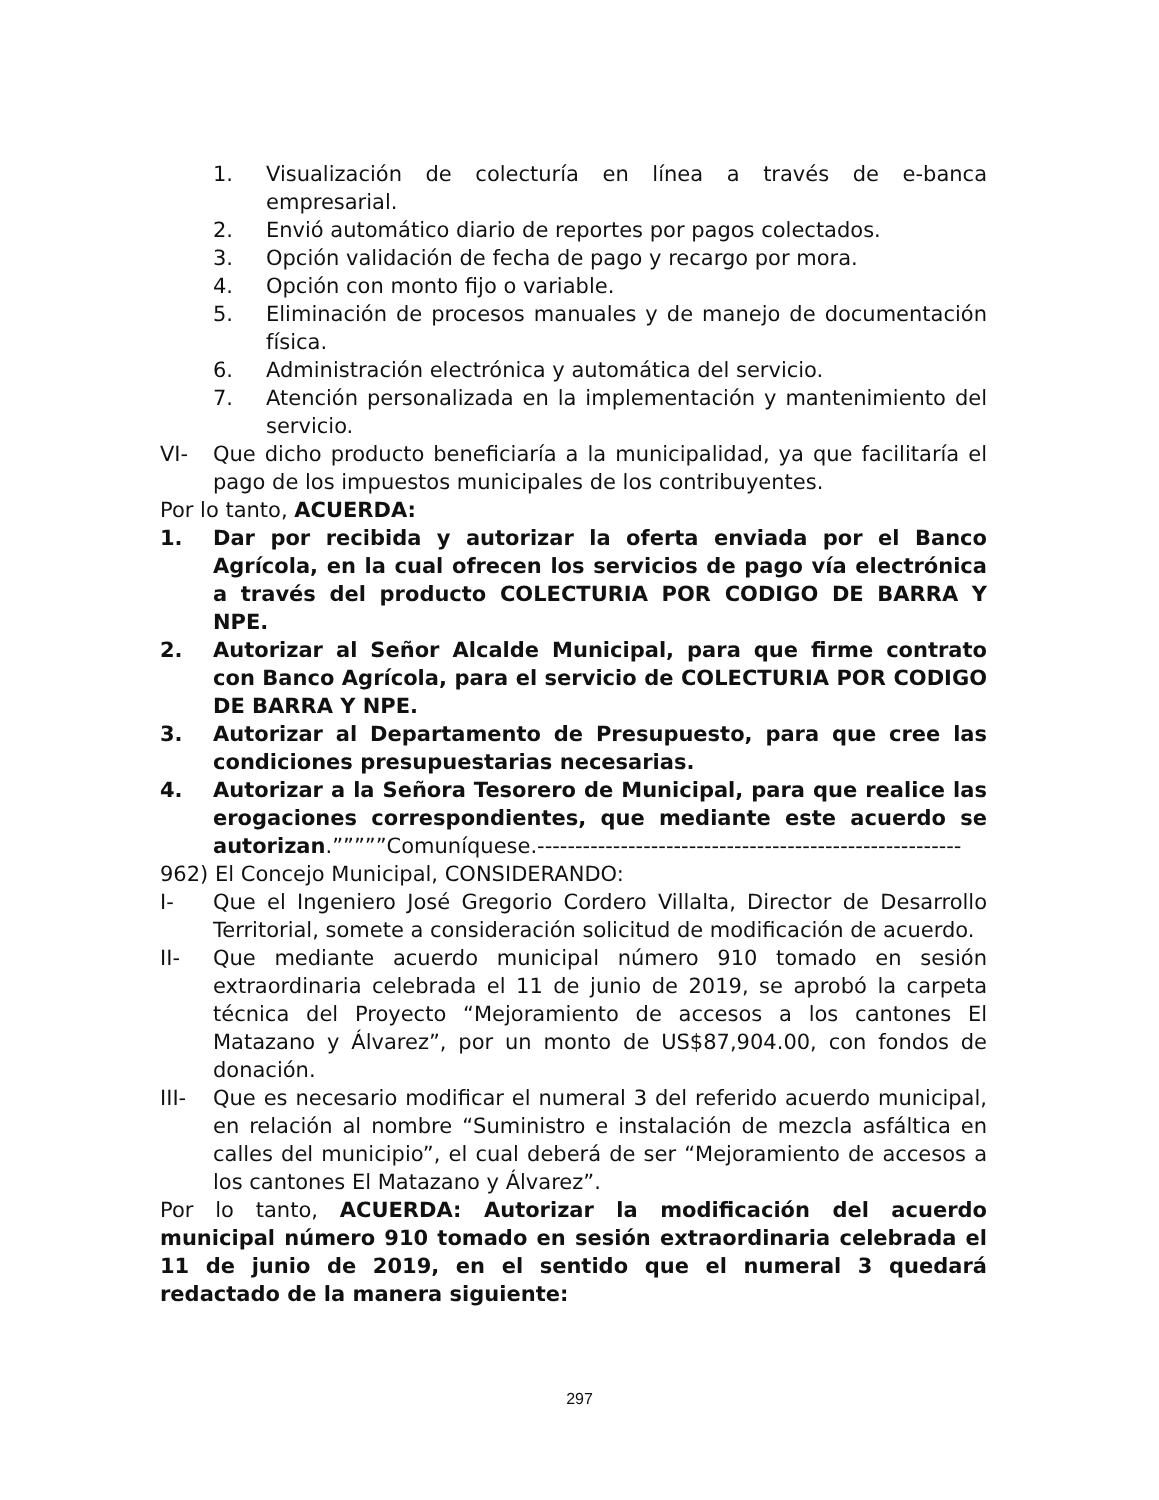1. Visualización de colecturía en línea a través de e-banca empresarial.
2. Envió automático diario de reportes por pagos colectados.
3. Opción validación de fecha de pago y recargo por mora.
4. Opción con monto fijo o variable.
5. Eliminación de procesos manuales y de manejo de documentación física.
6. Administración electrónica y automática del servicio.
7. Atención personalizada en la implementación y mantenimiento del servicio.
VI- Que dicho producto beneficiaría a la municipalidad, ya que facilitaría el pago de los impuestos municipales de los contribuyentes.
Por lo tanto, ACUERDA:
1. Dar por recibida y autorizar la oferta enviada por el Banco Agrícola, en la cual ofrecen los servicios de pago vía electrónica a través del producto COLECTURIA POR CODIGO DE BARRA Y NPE.
2. Autorizar al Señor Alcalde Municipal, para que firme contrato con Banco Agrícola, para el servicio de COLECTURIA POR CODIGO DE BARRA Y NPE.
3. Autorizar al Departamento de Presupuesto, para que cree las condiciones presupuestarias necesarias.
4. Autorizar a la Señora Tesorero de Municipal, para que realice las erogaciones correspondientes, que mediante este acuerdo se autorizan.”””””Comuníquese.--------------------------------------------------------
962) El Concejo Municipal, CONSIDERANDO:
I- Que el Ingeniero José Gregorio Cordero Villalta, Director de Desarrollo Territorial, somete a consideración solicitud de modificación de acuerdo.
II- Que mediante acuerdo municipal número 910 tomado en sesión extraordinaria celebrada el 11 de junio de 2019, se aprobó la carpeta técnica del Proyecto “Mejoramiento de accesos a los cantones El Matazano y Álvarez”, por un monto de US$87,904.00, con fondos de donación.
III- Que es necesario modificar el numeral 3 del referido acuerdo municipal, en relación al nombre “Suministro e instalación de mezcla asfáltica en calles del municipio”, el cual deberá de ser “Mejoramiento de accesos a los cantones El Matazano y Álvarez”.
Por lo tanto, ACUERDA: Autorizar la modificación del acuerdo municipal número 910 tomado en sesión extraordinaria celebrada el 11 de junio de 2019, en el sentido que el numeral 3 quedará redactado de la manera siguiente:
297